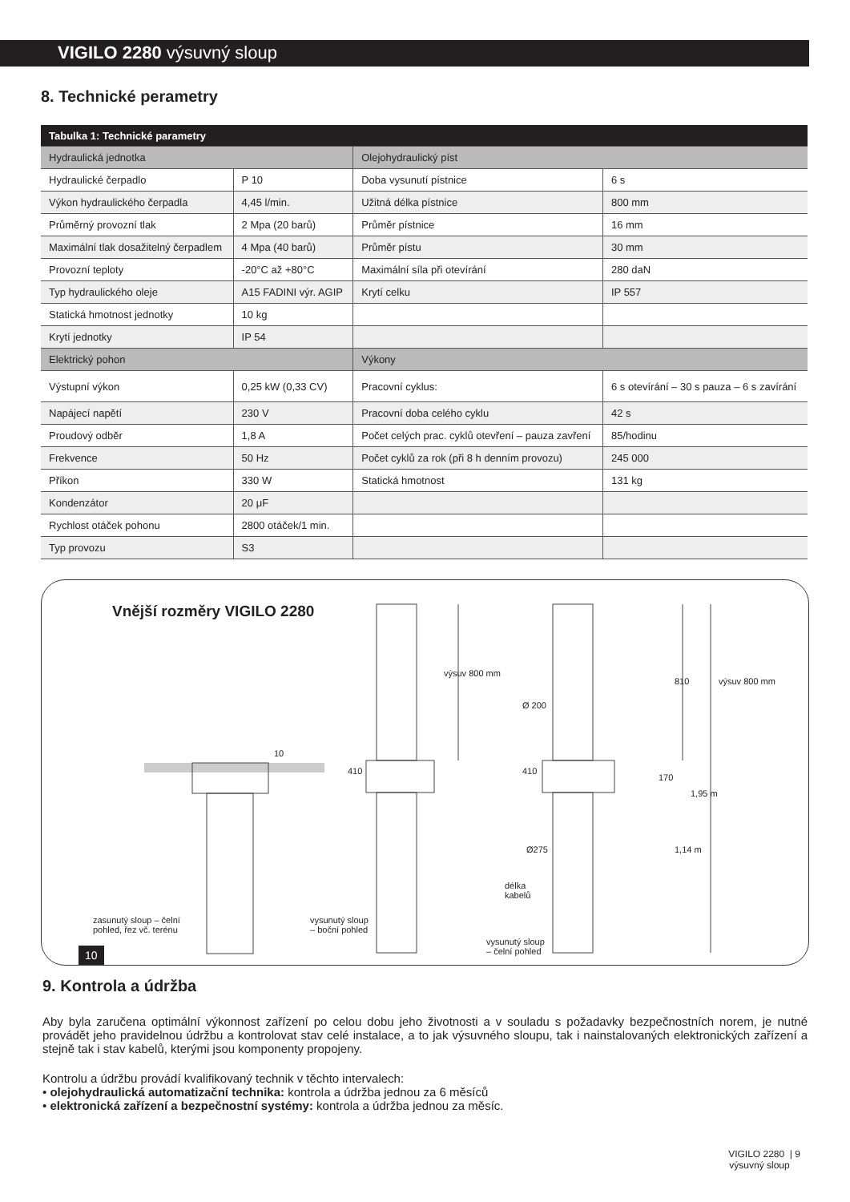VIGILO 2280 výsuvný sloup
8. Technické perametry
| Tabulka 1: Technické parametry | | | |
| Hydraulická jednotka | | Olejohydraulický píst | |
| Hydraulické čerpadlo | P 10 | Doba vysunutí pístnice | 6 s |
| Výkon hydraulického čerpadla | 4,45 l/min. | Užitná délka pístnice | 800 mm |
| Průměrný provozní tlak | 2 Mpa (20 barů) | Průměr pístnice | 16 mm |
| Maximální tlak dosažitelný čerpadlem | 4 Mpa (40 barů) | Průměr pístu | 30 mm |
| Provozní teploty | -20°C až +80°C | Maximální síla při otevírání | 280 daN |
| Typ hydraulického oleje | A15 FADINI výr. AGIP | Krytí celku | IP 557 |
| Statická hmotnost jednotky | 10 kg | | |
| Krytí jednotky | IP 54 | | |
| Elektrický pohon | | Výkony | |
| Výstupní výkon | 0,25 kW (0,33 CV) | Pracovní cyklus: | 6 s otevírání – 30 s pauza – 6 s zavírání |
| Napájecí napětí | 230 V | Pracovní doba celého cyklu | 42 s |
| Proudový odběr | 1,8 A | Počet celých prac. cyklů otevření – pauza zavření | 85/hodinu |
| Frekvence | 50 Hz | Počet cyklů za rok (při 8 h denním provozu) | 245 000 |
| Příkon | 330 W | Statická hmotnost | 131 kg |
| Kondenzátor | 20 μF | | |
| Rychlost otáček pohonu | 2800 otáček/1 min. | | |
| Typ provozu | S3 | | |
Vnější rozměry VIGILO 2280
10
410
výsuv 800 mm
Ø 200
410
810 výsuv 800 mm
170
1,95 m
Ø275 1,14 m
délka
kabelů
zasunutý sloup – čelní
pohled, řez vč. terénu
vysunutý sloup
– boční pohled
vysunutý sloup
– čelní pohled
10
9. Kontrola a údržba
Aby byla zaručena optimální výkonnost zařízení po celou dobu jeho životnosti a v souladu s požadavky bezpečnostních norem, je nutné provádět jeho pravidelnou údržbu a kontrolovat stav celé instalace, a to jak výsuvného sloupu, tak i nainstalovaných elektronických zařízení a stejně tak i stav kabelů, kterými jsou komponenty propojeny.
Kontrolu a údržbu provádí kvalifikovaný technik v těchto intervalech:
• olejohydraulická automatizační technika: kontrola a údržba jednou za 6 měsíců
• elektronická zařízení a bezpečnostní systémy: kontrola a údržba jednou za měsíc.
VIGILO 2280 | 9
výsuvný sloup